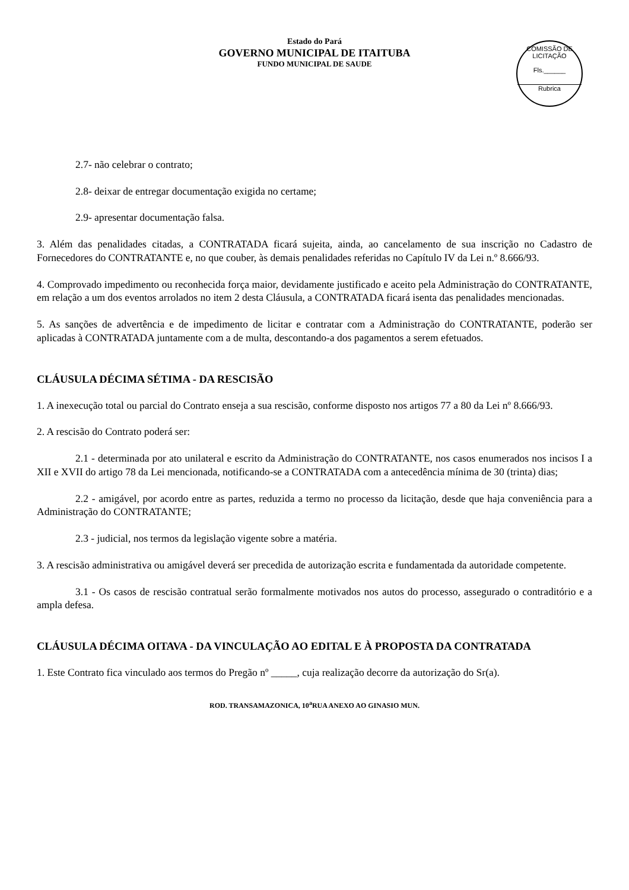Estado do Pará
GOVERNO MUNICIPAL DE ITAITUBA
FUNDO MUNICIPAL DE SAUDE
COMISSÃO DE LICITAÇÃO
Fls.______
Rubrica
2.7- não celebrar o contrato;
2.8- deixar de entregar documentação exigida no certame;
2.9- apresentar documentação falsa.
3. Além das penalidades citadas, a CONTRATADA ficará sujeita, ainda, ao cancelamento de sua inscrição no Cadastro de Fornecedores do CONTRATANTE e, no que couber, às demais penalidades referidas no Capítulo IV da Lei n.º 8.666/93.
4. Comprovado impedimento ou reconhecida força maior, devidamente justificado e aceito pela Administração do CONTRATANTE, em relação a um dos eventos arrolados no item 2 desta Cláusula, a CONTRATADA ficará isenta das penalidades mencionadas.
5. As sanções de advertência e de impedimento de licitar e contratar com a Administração do CONTRATANTE, poderão ser aplicadas à CONTRATADA juntamente com a de multa, descontando-a dos pagamentos a serem efetuados.
CLÁUSULA DÉCIMA SÉTIMA - DA RESCISÃO
1. A inexecução total ou parcial do Contrato enseja a sua rescisão, conforme disposto nos artigos 77 a 80 da Lei nº 8.666/93.
2. A rescisão do Contrato poderá ser:
2.1 - determinada por ato unilateral e escrito da Administração do CONTRATANTE, nos casos enumerados nos incisos I a XII e XVII do artigo 78 da Lei mencionada, notificando-se a CONTRATADA com a antecedência mínima de 30 (trinta) dias;
2.2 - amigável, por acordo entre as partes, reduzida a termo no processo da licitação, desde que haja conveniência para a Administração do CONTRATANTE;
2.3 - judicial, nos termos da legislação vigente sobre a matéria.
3. A rescisão administrativa ou amigável deverá ser precedida de autorização escrita e fundamentada da autoridade competente.
3.1 - Os casos de rescisão contratual serão formalmente motivados nos autos do processo, assegurado o contraditório e a ampla defesa.
CLÁUSULA DÉCIMA OITAVA - DA VINCULAÇÃO AO EDITAL E À PROPOSTA DA CONTRATADA
1. Este Contrato fica vinculado aos termos do Pregão nº _____, cuja realização decorre da autorização do Sr(a).
ROD. TRANSAMAZONICA, 10<sup>a</sup>RUA ANEXO AO GINASIO MUN.